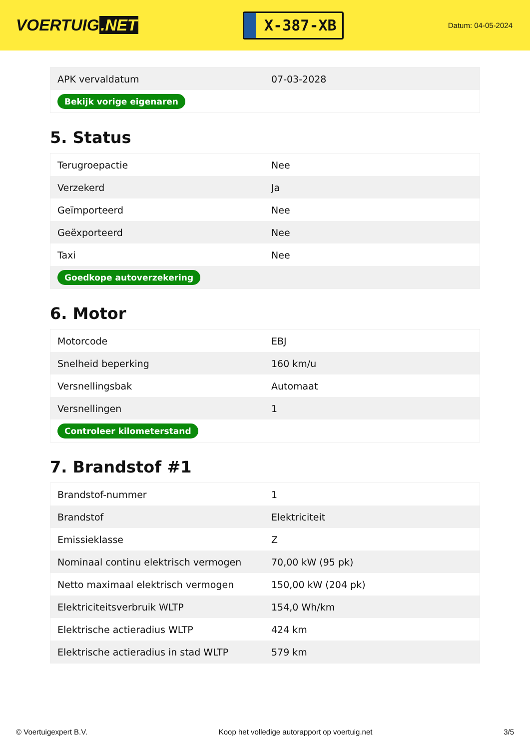VOERTUIG.NET
X-387-XB
Datum: 04-05-2024
| APK vervaldatum | 07-03-2028 |
| Bekijk vorige eigenaren | |
5. Status
| Terugroepactie | Nee |
| Verzekerd | Ja |
| Geïmporteerd | Nee |
| Geëxporteerd | Nee |
| Taxi | Nee |
| Goedkope autoverzekering | |
6. Motor
| Motorcode | EBJ |
| Snelheid beperking | 160 km/u |
| Versnellingsbak | Automaat |
| Versnellingen | 1 |
| Controleer kilometerstand | |
7. Brandstof #1
| Brandstof-nummer | 1 |
| Brandstof | Elektriciteit |
| Emissieklasse | Z |
| Nominaal continu elektrisch vermogen | 70,00 kW (95 pk) |
| Netto maximaal elektrisch vermogen | 150,00 kW (204 pk) |
| Elektriciteitsverbruik WLTP | 154,0 Wh/km |
| Elektrische actieradius WLTP | 424 km |
| Elektrische actieradius in stad WLTP | 579 km |
© Voertuigexpert B.V. Koop het volledige autorapport op voertuig.net 3/5